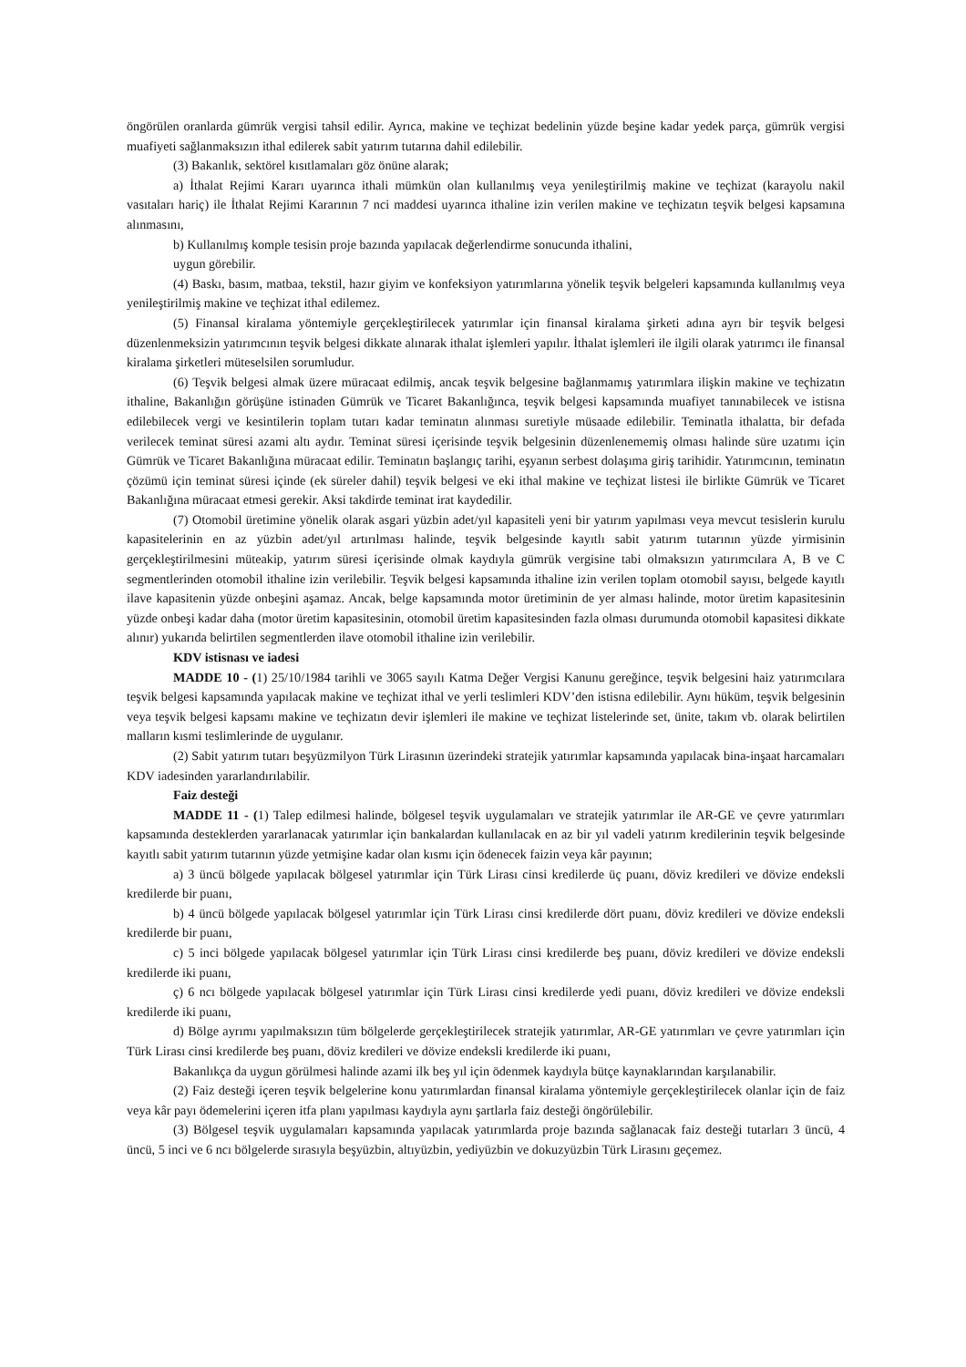öngörülen oranlarda gümrük vergisi tahsil edilir. Ayrıca, makine ve teçhizat bedelinin yüzde beşine kadar yedek parça, gümrük vergisi muafiyeti sağlanmaksızın ithal edilerek sabit yatırım tutarına dahil edilebilir.
(3) Bakanlık, sektörel kısıtlamaları göz önüne alarak;
a) İthalat Rejimi Kararı uyarınca ithali mümkün olan kullanılmış veya yenileştirilmiş makine ve teçhizat (karayolu nakil vasıtaları hariç) ile İthalat Rejimi Kararının 7 nci maddesi uyarınca ithaline izin verilen makine ve teçhizatın teşvik belgesi kapsamına alınmasını,
b) Kullanılmış komple tesisin proje bazında yapılacak değerlendirme sonucunda ithalini,
uygun görebilir.
(4) Baskı, basım, matbaa, tekstil, hazır giyim ve konfeksiyon yatırımlarına yönelik teşvik belgeleri kapsamında kullanılmış veya yenileştirilmiş makine ve teçhizat ithal edilemez.
(5) Finansal kiralama yöntemiyle gerçekleştirilecek yatırımlar için finansal kiralama şirketi adına ayrı bir teşvik belgesi düzenlenmeksizin yatırımcının teşvik belgesi dikkate alınarak ithalat işlemleri yapılır. İthalat işlemleri ile ilgili olarak yatırımcı ile finansal kiralama şirketleri müteselsilen sorumludur.
(6) Teşvik belgesi almak üzere müracaat edilmiş, ancak teşvik belgesine bağlanmamış yatırımlara ilişkin makine ve teçhizatın ithaline, Bakanlığın görüşüne istinaden Gümrük ve Ticaret Bakanlığınca, teşvik belgesi kapsamında muafiyet tanınabilecek ve istisna edilebilecek vergi ve kesintilerin toplam tutarı kadar teminatın alınması suretiyle müsaade edilebilir. Teminatla ithalatta, bir defada verilecek teminat süresi azami altı aydır. Teminat süresi içerisinde teşvik belgesinin düzenlenememiş olması halinde süre uzatımı için Gümrük ve Ticaret Bakanlığına müracaat edilir. Teminatın başlangıç tarihi, eşyanın serbest dolaşıma giriş tarihidir. Yatırımcının, teminatın çözümü için teminat süresi içinde (ek süreler dahil) teşvik belgesi ve eki ithal makine ve teçhizat listesi ile birlikte Gümrük ve Ticaret Bakanlığına müracaat etmesi gerekir. Aksi takdirde teminat irat kaydedilir.
(7) Otomobil üretimine yönelik olarak asgari yüzbin adet/yıl kapasiteli yeni bir yatırım yapılması veya mevcut tesislerin kurulu kapasitelerinin en az yüzbin adet/yıl artırılması halinde, teşvik belgesinde kayıtlı sabit yatırım tutarının yüzde yirmisinin gerçekleştirilmesini müteakip, yatırım süresi içerisinde olmak kaydıyla gümrük vergisine tabi olmaksızın yatırımcılara A, B ve C segmentlerinden otomobil ithaline izin verilebilir. Teşvik belgesi kapsamında ithaline izin verilen toplam otomobil sayısı, belgede kayıtlı ilave kapasitenin yüzde onbeşini aşamaz. Ancak, belge kapsamında motor üretiminin de yer alması halinde, motor üretim kapasitesinin yüzde onbeşi kadar daha (motor üretim kapasitesinin, otomobil üretim kapasitesinden fazla olması durumunda otomobil kapasitesi dikkate alınır) yukarıda belirtilen segmentlerden ilave otomobil ithaline izin verilebilir.
KDV istisnası ve iadesi
MADDE 10 - (1) 25/10/1984 tarihli ve 3065 sayılı Katma Değer Vergisi Kanunu gereğince, teşvik belgesini haiz yatırımcılara teşvik belgesi kapsamında yapılacak makine ve teçhizat ithal ve yerli teslimleri KDV’den istisna edilebilir. Aynı hüküm, teşvik belgesinin veya teşvik belgesi kapsamı makine ve teçhizatın devir işlemleri ile makine ve teçhizat listelerinde set, ünite, takım vb. olarak belirtilen malların kısmi teslimlerinde de uygulanır.
(2) Sabit yatırım tutarı beşyüzmilyon Türk Lirasının üzerindeki stratejik yatırımlar kapsamında yapılacak bina-inşaat harcamaları KDV iadesinden yararlandırılabilir.
Faiz desteği
MADDE 11 - (1) Talep edilmesi halinde, bölgesel teşvik uygulamaları ve stratejik yatırımlar ile AR-GE ve çevre yatırımları kapsamında desteklerden yararlanacak yatırımlar için bankalardan kullanılacak en az bir yıl vadeli yatırım kredilerinin teşvik belgesinde kayıtlı sabit yatırım tutarının yüzde yetmişine kadar olan kısmı için ödenecek faizin veya kâr payının;
a) 3 üncü bölgede yapılacak bölgesel yatırımlar için Türk Lirası cinsi kredilerde üç puanı, döviz kredileri ve dövize endeksli kredilerde bir puanı,
b) 4 üncü bölgede yapılacak bölgesel yatırımlar için Türk Lirası cinsi kredilerde dört puanı, döviz kredileri ve dövize endeksli kredilerde bir puanı,
c) 5 inci bölgede yapılacak bölgesel yatırımlar için Türk Lirası cinsi kredilerde beş puanı, döviz kredileri ve dövize endeksli kredilerde iki puanı,
ç) 6 ncı bölgede yapılacak bölgesel yatırımlar için Türk Lirası cinsi kredilerde yedi puanı, döviz kredileri ve dövize endeksli kredilerde iki puanı,
d) Bölge ayrımı yapılmaksızın tüm bölgelerde gerçekleştirilecek stratejik yatırımlar, AR-GE yatırımları ve çevre yatırımları için Türk Lirası cinsi kredilerde beş puanı, döviz kredileri ve dövize endeksli kredilerde iki puanı,
Bakanlıkça da uygun görülmesi halinde azami ilk beş yıl için ödenmek kaydıyla bütçe kaynaklarından karşılanabilir.
(2) Faiz desteği içeren teşvik belgelerine konu yatırımlardan finansal kiralama yöntemiyle gerçekleştirilecek olanlar için de faiz veya kâr payı ödemelerini içeren itfa planı yapılması kaydıyla aynı şartlarla faiz desteği öngörülebilir.
(3) Bölgesel teşvik uygulamaları kapsamında yapılacak yatırımlarda proje bazında sağlanacak faiz desteği tutarları 3 üncü, 4 üncü, 5 inci ve 6 ncı bölgelerde sırasıyla beşyüzbin, altıyüzbin, yediyüzbin ve dokuzyüzbin Türk Lirasını geçemez.